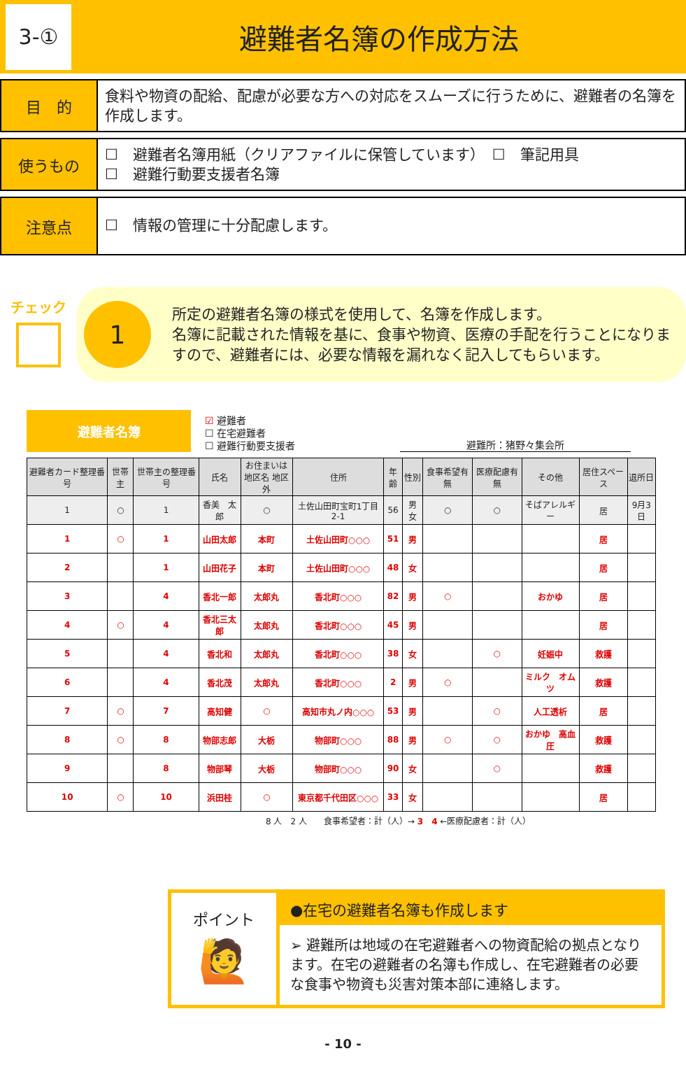3-①
避難者名簿の作成方法
目　的
食料や物資の配給、配慮が必要な方への対応をスムーズに行うために、避難者の名簿を作成します。
使うもの
☐　避難者名簿用紙（クリアファイルに保管しています）　☐　筆記用具
☐　避難行動要支援者名簿
注意点
☐　情報の管理に十分配慮します。
チェック
1
所定の避難者名簿の様式を使用して、名簿を作成します。
名簿に記載された情報を基に、食事や物資、医療の手配を行うことになりますので、避難者には、必要な情報を漏れなく記入してもらいます。
避難者名簿
☑ 避難者
☐ 在宅避難者
☐ 避難行動要支援者
避難所：猪野々集会所
| 避難者カード整理番号 | 世帯主 | 世帯主の整理番号 | 氏名 | お住まいは 地区名 地区外 | 住所 | 年齢 | 性別 | 食事希望有無 | 医療配慮有無 | その他 | 居住スペース | 退所日 |
| --- | --- | --- | --- | --- | --- | --- | --- | --- | --- | --- | --- | --- |
| 1 | ○ | 1 | 香美 太郎 | ○ | 土佐山田町宝町1丁目2-1 | 56 | 男 女 | ○ | ○ | そばアレルギー | 居 | 9月3日 |
| 1 | ○ | 1 | 山田太郎 | 本町 | 土佐山田町○○○ | 51 | 男 | | | | 居 | |
| 2 | | 1 | 山田花子 | 本町 | 土佐山田町○○○ | 48 | 女 | | | | 居 | |
| 3 | | 4 | 香北一郎 | 太郎丸 | 香北町○○○ | 82 | 男 | ○ | | おかゆ | 居 | |
| 4 | ○ | 4 | 香北三太郎 | 太郎丸 | 香北町○○○ | 45 | 男 | | | | 居 | |
| 5 | | 4 | 香北和 | 太郎丸 | 香北町○○○ | 38 | 女 | | ○ | 妊娠中 | 救護 | |
| 6 | | 4 | 香北茂 | 太郎丸 | 香北町○○○ | 2 | 男 | ○ | | ミルク オムツ | 救護 | |
| 7 | ○ | 7 | 高知健 | ○ | 高知市丸ノ内○○○ | 53 | 男 | | ○ | 人工透析 | 居 | |
| 8 | ○ | 8 | 物部志郎 | 大栃 | 物部町○○○ | 88 | 男 | ○ | ○ | おかゆ 高血圧 | 救護 | |
| 9 | | 8 | 物部琴 | 大栃 | 物部町○○○ | 90 | 女 | | ○ | | 救護 | |
| 10 | ○ | 10 | 浜田桂 | ○ | 東京都千代田区○○○ | 33 | 女 | | | | 居 | |
8 人　2 人　　食事希望者：計（人）→ 3　4 ←医療配慮者：計（人）
ポイント
🙋
●在宅の避難者名簿も作成します
➢ 避難所は地域の在宅避難者への物資配給の拠点となります。在宅の避難者の名簿も作成し、在宅避難者の必要な食事や物資も災害対策本部に連絡します。
- 10 -